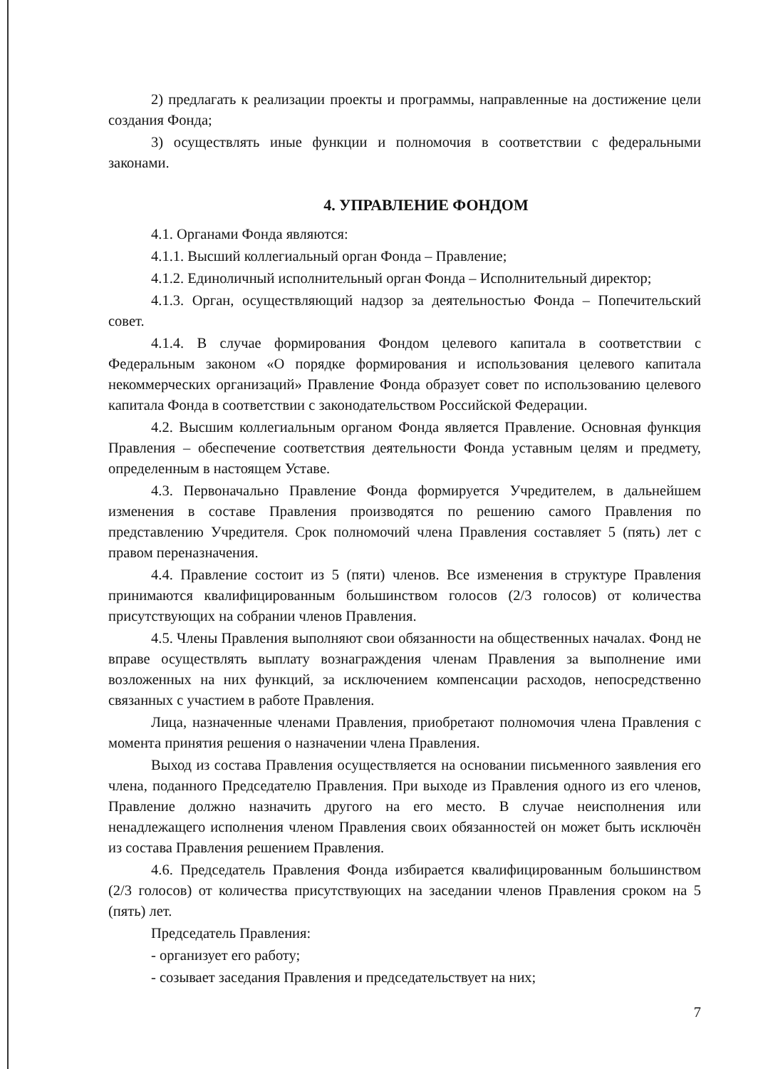2) предлагать к реализации проекты и программы, направленные на достижение цели создания Фонда;
3) осуществлять иные функции и полномочия в соответствии с федеральными законами.
4. УПРАВЛЕНИЕ ФОНДОМ
4.1. Органами Фонда являются:
4.1.1. Высший коллегиальный орган Фонда – Правление;
4.1.2. Единоличный исполнительный орган Фонда – Исполнительный директор;
4.1.3. Орган, осуществляющий надзор за деятельностью Фонда – Попечительский совет.
4.1.4. В случае формирования Фондом целевого капитала в соответствии с Федеральным законом «О порядке формирования и использования целевого капитала некоммерческих организаций» Правление Фонда образует совет по использованию целевого капитала Фонда в соответствии с законодательством Российской Федерации.
4.2. Высшим коллегиальным органом Фонда является Правление. Основная функция Правления – обеспечение соответствия деятельности Фонда уставным целям и предмету, определенным в настоящем Уставе.
4.3. Первоначально Правление Фонда формируется Учредителем, в дальнейшем изменения в составе Правления производятся по решению самого Правления по представлению Учредителя. Срок полномочий члена Правления составляет 5 (пять) лет с правом переназначения.
4.4. Правление состоит из 5 (пяти) членов. Все изменения в структуре Правления принимаются квалифицированным большинством голосов (2/3 голосов) от количества присутствующих на собрании членов Правления.
4.5. Члены Правления выполняют свои обязанности на общественных началах. Фонд не вправе осуществлять выплату вознаграждения членам Правления за выполнение ими возложенных на них функций, за исключением компенсации расходов, непосредственно связанных с участием в работе Правления.
Лица, назначенные членами Правления, приобретают полномочия члена Правления с момента принятия решения о назначении члена Правления.
Выход из состава Правления осуществляется на основании письменного заявления его члена, поданного Председателю Правления. При выходе из Правления одного из его членов, Правление должно назначить другого на его место. В случае неисполнения или ненадлежащего исполнения членом Правления своих обязанностей он может быть исключён из состава Правления решением Правления.
4.6. Председатель Правления Фонда избирается квалифицированным большинством (2/3 голосов) от количества присутствующих на заседании членов Правления сроком на 5 (пять) лет.
Председатель Правления:
- организует его работу;
- созывает заседания Правления и председательствует на них;
7